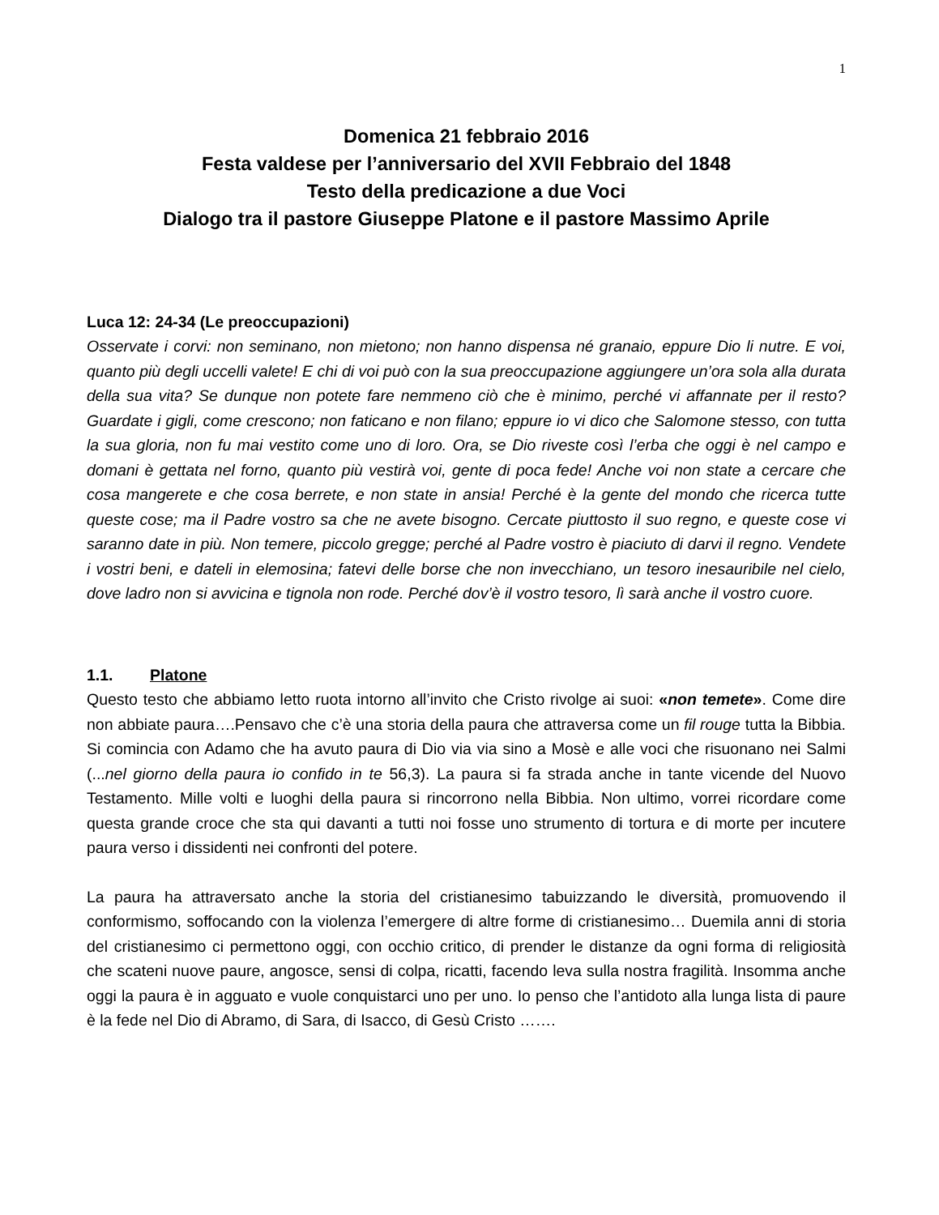1
Domenica 21 febbraio 2016
Festa valdese per l’anniversario del XVII Febbraio del 1848
Testo della predicazione a due Voci
Dialogo tra il pastore Giuseppe Platone e il pastore Massimo Aprile
Luca 12: 24-34 (Le preoccupazioni)
Osservate i corvi: non seminano, non mietono; non hanno dispensa né granaio, eppure Dio li nutre. E voi, quanto più degli uccelli valete! E chi di voi può con la sua preoccupazione aggiungere un’ora sola alla durata della sua vita? Se dunque non potete fare nemmeno ciò che è minimo, perché vi affannate per il resto? Guardate i gigli, come crescono; non faticano e non filano; eppure io vi dico che Salomone stesso, con tutta la sua gloria, non fu mai vestito come uno di loro. Ora, se Dio riveste così l’erba che oggi è nel campo e domani è gettata nel forno, quanto più vestirà voi, gente di poca fede! Anche voi non state a cercare che cosa mangerete e che cosa berrete, e non state in ansia! Perché è la gente del mondo che ricerca tutte queste cose; ma il Padre vostro sa che ne avete bisogno. Cercate piuttosto il suo regno, e queste cose vi saranno date in più. Non temere, piccolo gregge; perché al Padre vostro è piaciuto di darvi il regno. Vendete i vostri beni, e dateli in elemosina; fatevi delle borse che non invecchiano, un tesoro inesauribile nel cielo, dove ladro non si avvicina e tignola non rode. Perché dov’è il vostro tesoro, lì sarà anche il vostro cuore.
1.1. Platone
Questo testo che abbiamo letto ruota intorno all’invito che Cristo rivolge ai suoi: «non temete». Come dire non abbiate paura….Pensavo che c’è una storia della paura che attraversa come un fil rouge tutta la Bibbia. Si comincia con Adamo che ha avuto paura di Dio via via sino a Mosè e alle voci che risuonano nei Salmi (...nel giorno della paura io confido in te 56,3). La paura si fa strada anche in tante vicende del Nuovo Testamento. Mille volti e luoghi della paura si rincorrono nella Bibbia. Non ultimo, vorrei ricordare come questa grande croce che sta qui davanti a tutti noi fosse uno strumento di tortura e di morte per incutere paura verso i dissidenti nei confronti del potere.
La paura ha attraversato anche la storia del cristianesimo tabuizzando le diversità, promuovendo il conformismo, soffocando con la violenza l’emergere di altre forme di cristianesimo… Duemila anni di storia del cristianesimo ci permettono oggi, con occhio critico, di prender le distanze da ogni forma di religiosità che scateni nuove paure, angosce, sensi di colpa, ricatti, facendo leva sulla nostra fragilità. Insomma anche oggi la paura è in agguato e vuole conquistarci uno per uno. Io penso che l’antidoto alla lunga lista di paure è la fede nel Dio di Abramo, di Sara, di Isacco, di Gesù Cristo …….